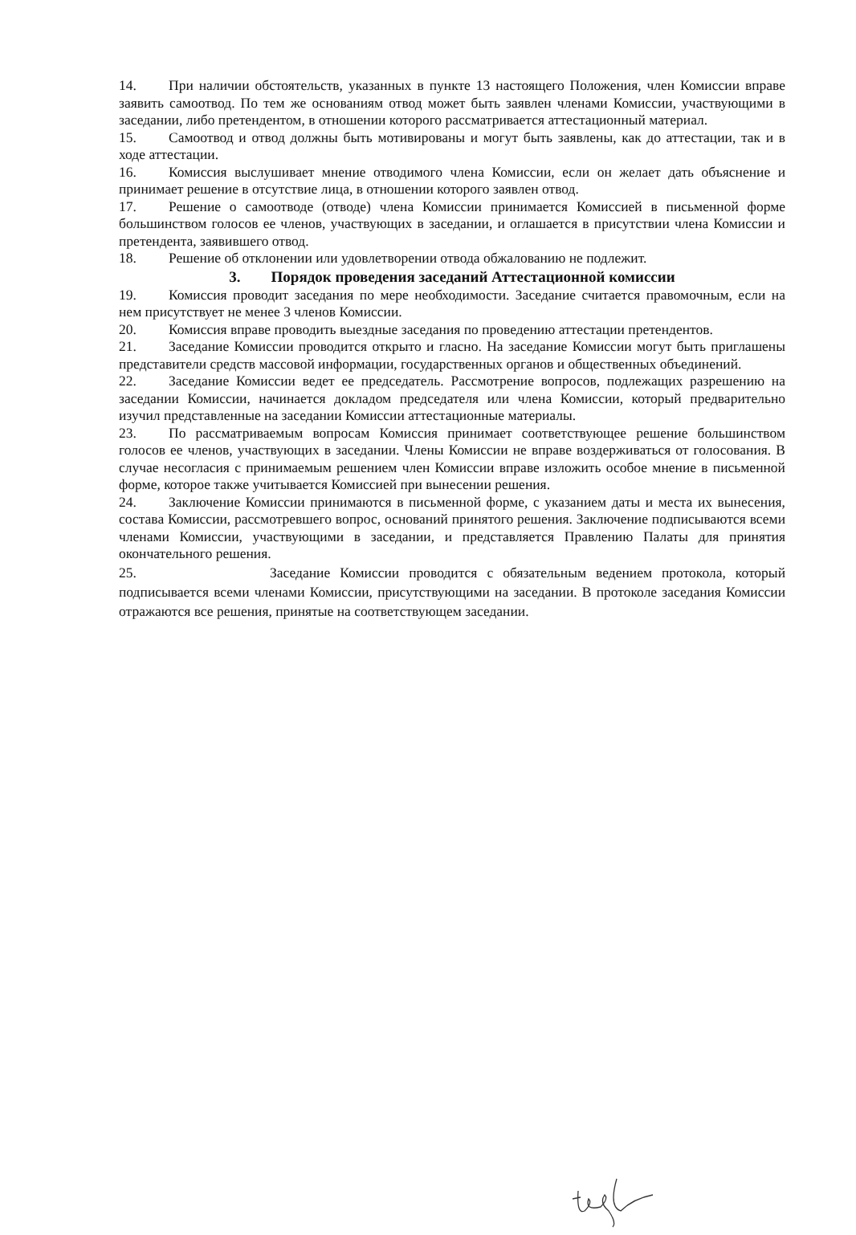14. При наличии обстоятельств, указанных в пункте 13 настоящего Положения, член Комиссии вправе заявить самоотвод. По тем же основаниям отвод может быть заявлен членами Комиссии, участвующими в заседании, либо претендентом, в отношении которого рассматривается аттестационный материал.
15. Самоотвод и отвод должны быть мотивированы и могут быть заявлены, как до аттестации, так и в ходе аттестации.
16. Комиссия выслушивает мнение отводимого члена Комиссии, если он желает дать объяснение и принимает решение в отсутствие лица, в отношении которого заявлен отвод.
17. Решение о самоотводе (отводе) члена Комиссии принимается Комиссией в письменной форме большинством голосов ее членов, участвующих в заседании, и оглашается в присутствии члена Комиссии и претендента, заявившего отвод.
18. Решение об отклонении или удовлетворении отвода обжалованию не подлежит.
3. Порядок проведения заседаний Аттестационной комиссии
19. Комиссия проводит заседания по мере необходимости. Заседание считается правомочным, если на нем присутствует не менее 3 членов Комиссии.
20. Комиссия вправе проводить выездные заседания по проведению аттестации претендентов.
21. Заседание Комиссии проводится открыто и гласно. На заседание Комиссии могут быть приглашены представители средств массовой информации, государственных органов и общественных объединений.
22. Заседание Комиссии ведет ее председатель. Рассмотрение вопросов, подлежащих разрешению на заседании Комиссии, начинается докладом председателя или члена Комиссии, который предварительно изучил представленные на заседании Комиссии аттестационные материалы.
23. По рассматриваемым вопросам Комиссия принимает соответствующее решение большинством голосов ее членов, участвующих в заседании. Члены Комиссии не вправе воздерживаться от голосования. В случае несогласия с принимаемым решением член Комиссии вправе изложить особое мнение в письменной форме, которое также учитывается Комиссией при вынесении решения.
24. Заключение Комиссии принимаются в письменной форме, с указанием даты и места их вынесения, состава Комиссии, рассмотревшего вопрос, оснований принятого решения. Заключение подписываются всеми членами Комиссии, участвующими в заседании, и представляется Правлению Палаты для принятия окончательного решения.
25. Заседание Комиссии проводится с обязательным ведением протокола, который подписывается всеми членами Комиссии, присутствующими на заседании. В протоколе заседания Комиссии отражаются все решения, принятые на соответствующем заседании.